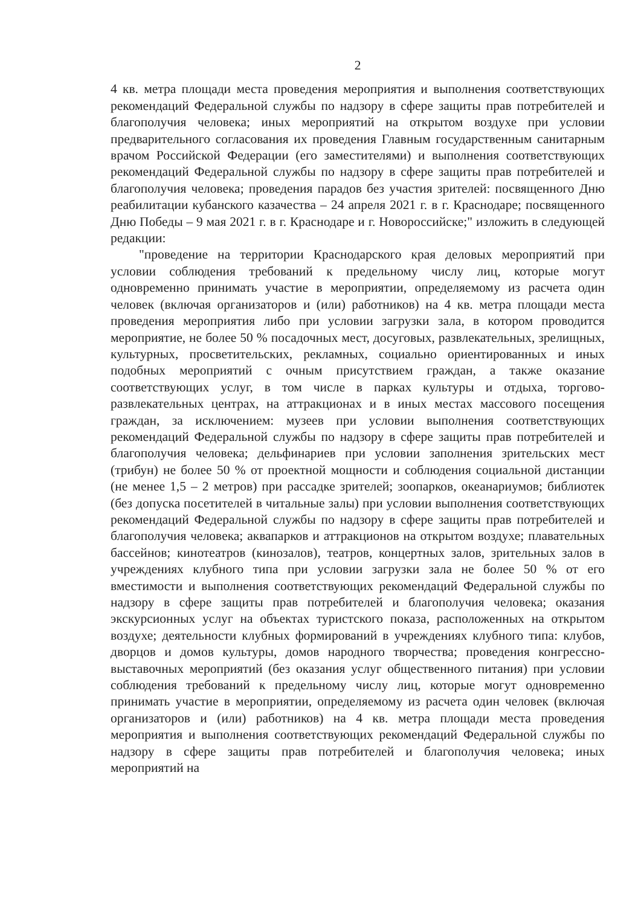2
4 кв. метра площади места проведения мероприятия и выполнения соответствующих рекомендаций Федеральной службы по надзору в сфере защиты прав потребителей и благополучия человека; иных мероприятий на открытом воздухе при условии предварительного согласования их проведения Главным государственным санитарным врачом Российской Федерации (его заместителями) и выполнения соответствующих рекомендаций Федеральной службы по надзору в сфере защиты прав потребителей и благополучия человека; проведения парадов без участия зрителей: посвященного Дню реабилитации кубанского казачества – 24 апреля 2021 г. в г. Краснодаре; посвященного Дню Победы – 9 мая 2021 г. в г. Краснодаре и г. Новороссийске;" изложить в следующей редакции:
"проведение на территории Краснодарского края деловых мероприятий при условии соблюдения требований к предельному числу лиц, которые могут одновременно принимать участие в мероприятии, определяемому из расчета один человек (включая организаторов и (или) работников) на 4 кв. метра площади места проведения мероприятия либо при условии загрузки зала, в котором проводится мероприятие, не более 50 % посадочных мест, досуговых, развлекательных, зрелищных, культурных, просветительских, рекламных, социально ориентированных и иных подобных мероприятий с очным присутствием граждан, а также оказание соответствующих услуг, в том числе в парках культуры и отдыха, торгово-развлекательных центрах, на аттракционах и в иных местах массового посещения граждан, за исключением: музеев при условии выполнения соответствующих рекомендаций Федеральной службы по надзору в сфере защиты прав потребителей и благополучия человека; дельфинариев при условии заполнения зрительских мест (трибун) не более 50 % от проектной мощности и соблюдения социальной дистанции (не менее 1,5 – 2 метров) при рассадке зрителей; зоопарков, океанариумов; библиотек (без допуска посетителей в читальные залы) при условии выполнения соответствующих рекомендаций Федеральной службы по надзору в сфере защиты прав потребителей и благополучия человека; аквапарков и аттракционов на открытом воздухе; плавательных бассейнов; кинотеатров (кинозалов), театров, концертных залов, зрительных залов в учреждениях клубного типа при условии загрузки зала не более 50 % от его вместимости и выполнения соответствующих рекомендаций Федеральной службы по надзору в сфере защиты прав потребителей и благополучия человека; оказания экскурсионных услуг на объектах туристского показа, расположенных на открытом воздухе; деятельности клубных формирований в учреждениях клубного типа: клубов, дворцов и домов культуры, домов народного творчества; проведения конгрессно-выставочных мероприятий (без оказания услуг общественного питания) при условии соблюдения требований к предельному числу лиц, которые могут одновременно принимать участие в мероприятии, определяемому из расчета один человек (включая организаторов и (или) работников) на 4 кв. метра площади места проведения мероприятия и выполнения соответствующих рекомендаций Федеральной службы по надзору в сфере защиты прав потребителей и благополучия человека; иных мероприятий на